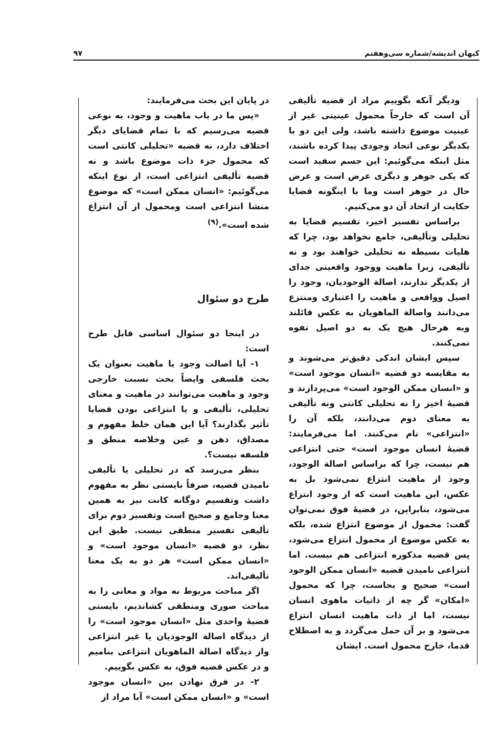کیهان اندیشه/شماره سی‌وهفتم ۹۷
ودیگر آنکه بگوییم مراد از قضیه تألیفی آن است که خارجاً محمول عینیتی غیر از عینیت موضوع داشته باشد، ولی این دو با یکدیگر نوعی اتحاد وجودی پیدا کرده باشند، مثل اینکه می‌گوئیم: این جسم سفید است که یکی جوهر و دیگری عرض است و عرض حال در جوهر است وما با اینگونه قضایا حکایت از اتحاد آن دو می‌کنیم.
براساس تفسیر اخیر، تقسیم قضایا به تحلیلی وتألیفی، جامع نخواهد بود، چرا که هلیات بسیطه نه تحلیلی خواهند بود و نه تألیفی، زیرا ماهیت ووجود واقعیتی جدای از یکدیگر ندارند، اصالة الوجودیان، وجود را اصیل وواقعی و ماهیت را اعتباری ومنتزع می‌دانند واصالة الماهویان به عکس قائلند وبه هرحال هیچ یک به دو اصیل تفوه نمی‌کنند.
سپس ایشان اندکی دقیق‌تر می‌شوند و به مقایسه دو قضیه «انسان موجود است» و «انسان ممکن الوجود است» می‌پردازند و قضیهٔ اخیر را نه تحلیلی کانتی ونه تألیفی به معنای دوم می‌دانند، بلکه آن را «انتزاعی» نام می‌کنند. اما می‌فرمایند: قضیهٔ انسان موجود است» حتی انتزاعی هم نیست، چرا که براساس اصالة الوجود، وجود از ماهیت انتزاع نمی‌شود بل به عکس، این ماهیت است که از وجود انتزاع می‌شود، بنابراین، در قضیهٔ فوق نمی‌توان گفت: محمول از موضوع انتزاع شده، بلکه به عکس موضوع از محمول انتزاع می‌شود، پس قضیه مذکوره انتزاعی هم نیست. اما انتزاعی نامیدن قضیه «انسان ممکن الوجود است» صحیح و بجاست، چرا که محمول «امکان» گر چه از ذاتیات ماهوی انسان نیست، اما از ذات ماهیت انسان انتزاع می‌شود و بر آن حمل می‌گردد و به اصطلاح قدما، خارج محمول است. ایشان
در پایان این بحث می‌فرمایند:
«پس ما در باب ماهیت و وجود، به نوعی قضیه می‌رسیم که با تمام قضایای دیگر اختلاف دارد، نه قضیه «تحلیلی کانتی است که محمول جزء ذات موضوع باشد و نه قضیه تألیفی انتزاعی است، از نوع اینکه می‌گوئیم: «انسان ممکن است» که موضوع منشا انتزاعی است ومحمول از آن انتزاع شده است».<sup>(۹)</sup>
طرح دو سئوال
در اینجا دو سئوال اساسی قابل طرح است:
۱- آیا اصالت وجود یا ماهیت بعنوان یک بحث فلسفی وایضاً بحث نسبت خارجی وجود و ماهیت می‌توانند در ماهیت و معنای تحلیلی، تألیفی و یا انتزاعی بودن قضایا تأثیر بگذارند؟ آیا این همان خلط مفهوم و مصداق، ذهن و عین وخلاصه منطق و فلسفه نیست؟.
بنظر می‌رسد که در تحلیلی یا تألیفی نامیدن قضیه، صرفاً بایستی نظر به مفهوم داشت وتقسیم دوگانه کانت نیز به همین معنا وجامع و صحیح است وتفسیر دوم برای تألیفی تفسیر منطقی نیست. طبق این نظر، دو قضیه «انسان موجود است» و «انسان ممکن است» هر دو به یک معنا تألیفی‌اند.
اگر مباحث مربوط به مواد و معانی را به مباحث صوری ومنطقی کشاندیم، بایستی قضیهٔ واحدی مثل «انسان موجود است» را از دیدگاه اصالة الوجودیان یا غیر انتزاعی واز دیدگاه اصالة الماهویان انتزاعی بنامیم و در عکس قضیه فوق، به عکس بگوییم.
۲- در فرق نهادن بین «انسان موجود است» و «انسان ممکن است» آیا مراد از